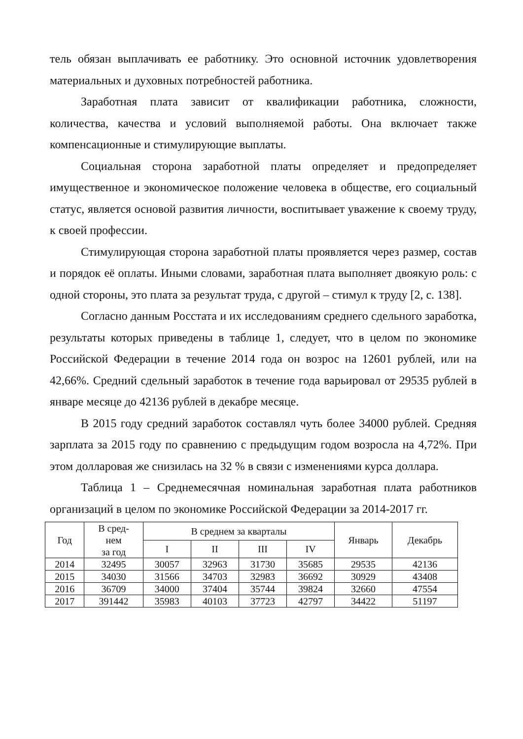тель обязан выплачивать ее работнику. Это основной источник удовлетворения материальных и духовных потребностей работника.
Заработная плата зависит от квалификации работника, сложности, количества, качества и условий выполняемой работы. Она включает также компенсационные и стимулирующие выплаты.
Социальная сторона заработной платы определяет и предопределяет имущественное и экономическое положение человека в обществе, его социальный статус, является основой развития личности, воспитывает уважение к своему труду, к своей профессии.
Стимулирующая сторона заработной платы проявляется через размер, состав и порядок её оплаты. Иными словами, заработная плата выполняет двоякую роль: с одной стороны, это плата за результат труда, с другой – стимул к труду [2, с. 138].
Согласно данным Росстата и их исследованиям среднего сдельного заработка, результаты которых приведены в таблице 1, следует, что в целом по экономике Российской Федерации в течение 2014 года он возрос на 12601 рублей, или на 42,66%. Средний сдельный заработок в течение года варьировал от 29535 рублей в январе месяце до 42136 рублей в декабре месяце.
В 2015 году средний заработок составлял чуть более 34000 рублей. Средняя зарплата за 2015 году по сравнению с предыдущим годом возросла на 4,72%. При этом долларовая же снизилась на 32 % в связи с изменениями курса доллара.
Таблица 1 – Среднемесячная номинальная заработная плата работников организаций в целом по экономике Российской Федерации за 2014-2017 гг.
| Год | В сред- нем за год | В среднем за кварталы | | | | Январь | Декабрь |
| --- | --- | --- | --- | --- | --- | --- | --- |
| | | I | II | III | IV | | |
| 2014 | 32495 | 30057 | 32963 | 31730 | 35685 | 29535 | 42136 |
| 2015 | 34030 | 31566 | 34703 | 32983 | 36692 | 30929 | 43408 |
| 2016 | 36709 | 34000 | 37404 | 35744 | 39824 | 32660 | 47554 |
| 2017 | 391442 | 35983 | 40103 | 37723 | 42797 | 34422 | 51197 |